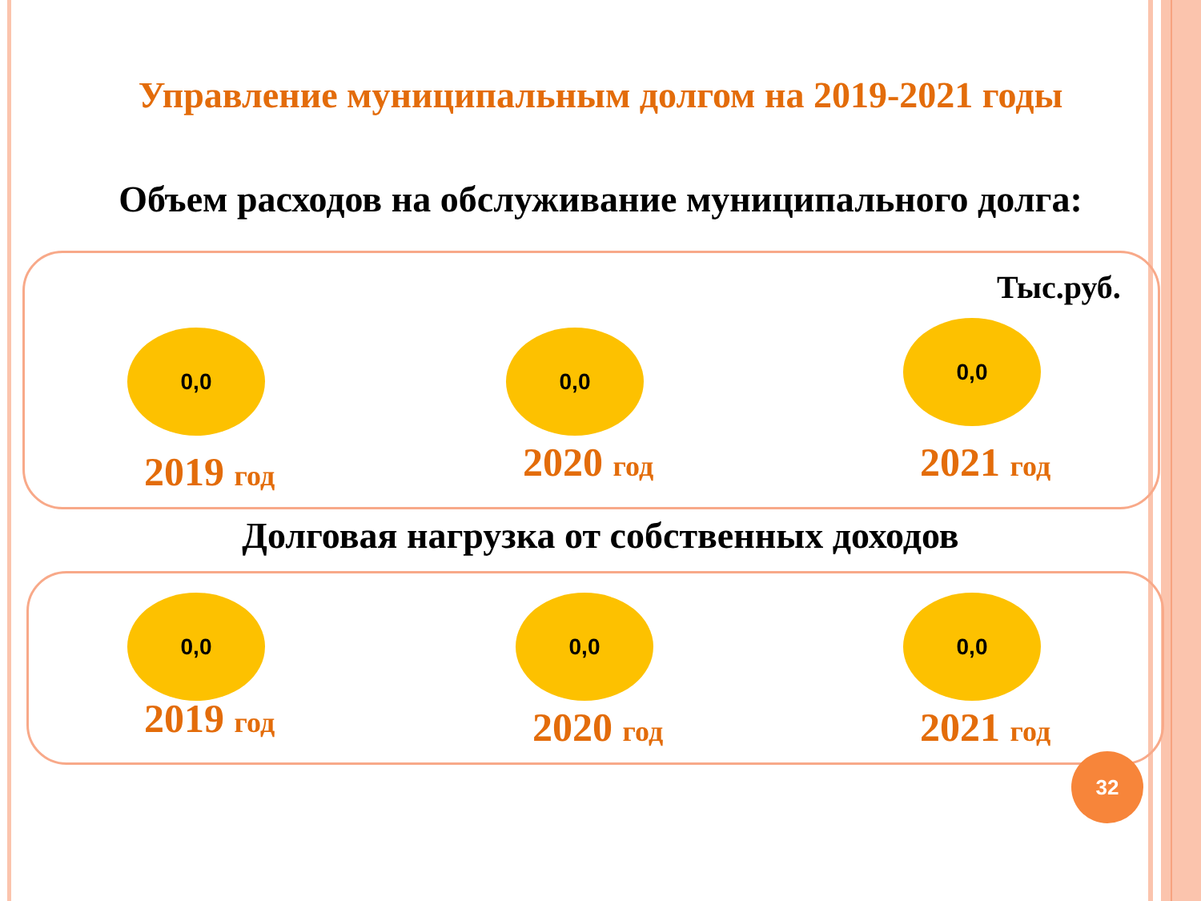Управление муниципальным долгом на 2019-2021 годы
Объем расходов на обслуживание муниципального долга:
Тыс.руб.
0,0 0,0 0,0
2019 год 2020 год 2021 год
Долговая нагрузка от собственных доходов
0,0 0,0 0,0
2019 год 2020 год 2021 год
32